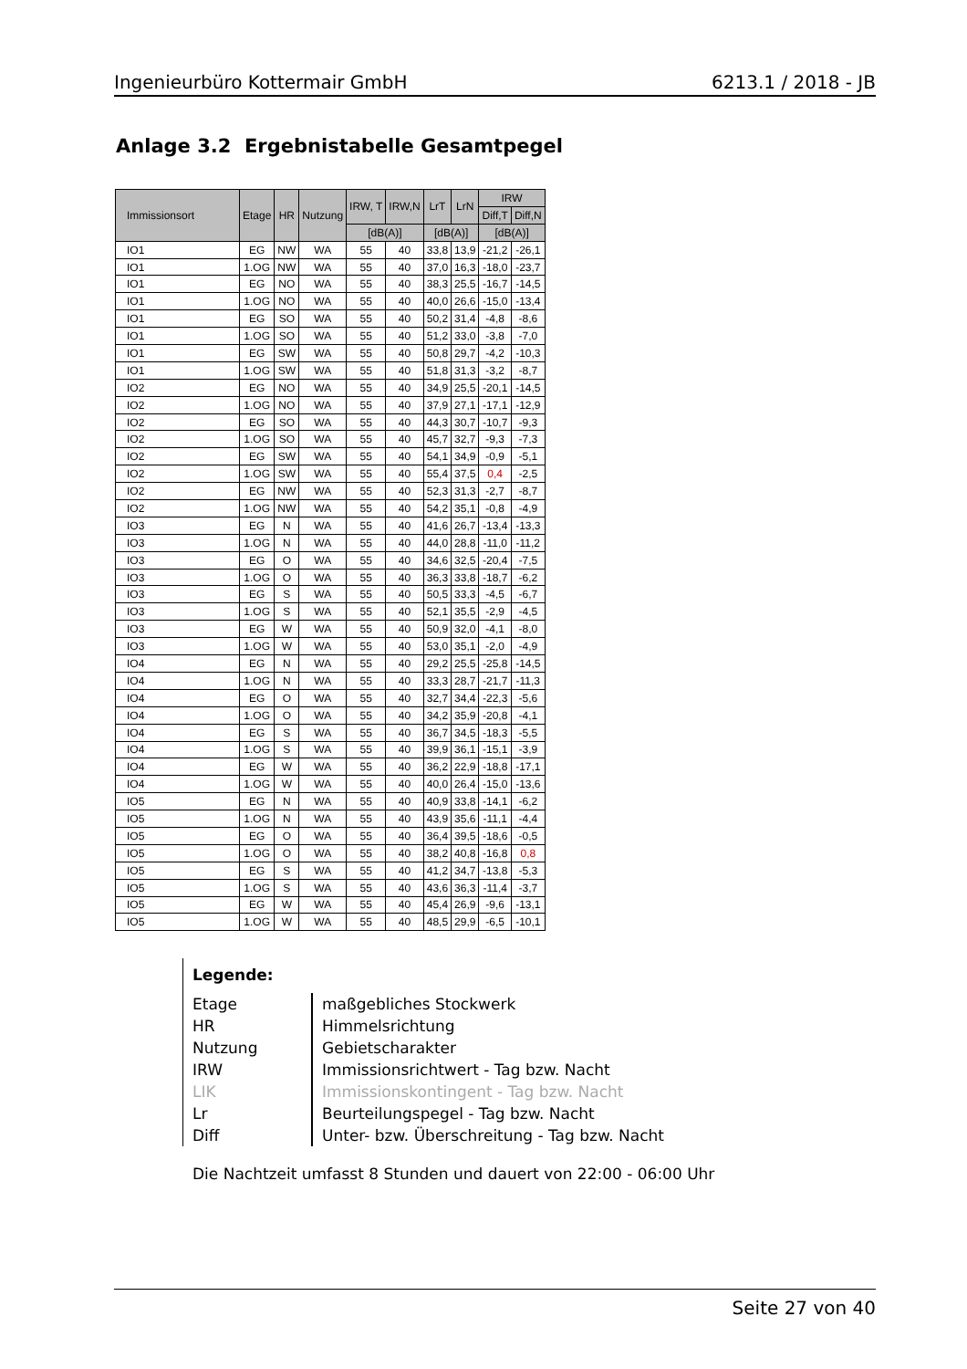Ingenieurbüro Kottermair GmbH 6213.1 / 2018 - JB
Anlage 3.2 Ergebnistabelle Gesamtpegel
| Immissionsort | Etage | HR | Nutzung | IRW, T | IRW,N | LrT | LrN | IRW | |
| --- | --- | --- | --- | --- | --- | --- | --- | --- | --- |
| | | | | | | | | Diff,T | Diff,N |
| | | | | [dB(A)] | | [dB(A)] | | [dB(A)] | |
| IO1 | EG | NW | WA | 55 | 40 | 33,8 | 13,9 | -21,2 | -26,1 |
| IO1 | 1.OG | NW | WA | 55 | 40 | 37,0 | 16,3 | -18,0 | -23,7 |
| IO1 | EG | NO | WA | 55 | 40 | 38,3 | 25,5 | -16,7 | -14,5 |
| IO1 | 1.OG | NO | WA | 55 | 40 | 40,0 | 26,6 | -15,0 | -13,4 |
| IO1 | EG | SO | WA | 55 | 40 | 50,2 | 31,4 | -4,8 | -8,6 |
| IO1 | 1.OG | SO | WA | 55 | 40 | 51,2 | 33,0 | -3,8 | -7,0 |
| IO1 | EG | SW | WA | 55 | 40 | 50,8 | 29,7 | -4,2 | -10,3 |
| IO1 | 1.OG | SW | WA | 55 | 40 | 51,8 | 31,3 | -3,2 | -8,7 |
| IO2 | EG | NO | WA | 55 | 40 | 34,9 | 25,5 | -20,1 | -14,5 |
| IO2 | 1.OG | NO | WA | 55 | 40 | 37,9 | 27,1 | -17,1 | -12,9 |
| IO2 | EG | SO | WA | 55 | 40 | 44,3 | 30,7 | -10,7 | -9,3 |
| IO2 | 1.OG | SO | WA | 55 | 40 | 45,7 | 32,7 | -9,3 | -7,3 |
| IO2 | EG | SW | WA | 55 | 40 | 54,1 | 34,9 | -0,9 | -5,1 |
| IO2 | 1.OG | SW | WA | 55 | 40 | 55,4 | 37,5 | 0,4 | -2,5 |
| IO2 | EG | NW | WA | 55 | 40 | 52,3 | 31,3 | -2,7 | -8,7 |
| IO2 | 1.OG | NW | WA | 55 | 40 | 54,2 | 35,1 | -0,8 | -4,9 |
| IO3 | EG | N | WA | 55 | 40 | 41,6 | 26,7 | -13,4 | -13,3 |
| IO3 | 1.OG | N | WA | 55 | 40 | 44,0 | 28,8 | -11,0 | -11,2 |
| IO3 | EG | O | WA | 55 | 40 | 34,6 | 32,5 | -20,4 | -7,5 |
| IO3 | 1.OG | O | WA | 55 | 40 | 36,3 | 33,8 | -18,7 | -6,2 |
| IO3 | EG | S | WA | 55 | 40 | 50,5 | 33,3 | -4,5 | -6,7 |
| IO3 | 1.OG | S | WA | 55 | 40 | 52,1 | 35,5 | -2,9 | -4,5 |
| IO3 | EG | W | WA | 55 | 40 | 50,9 | 32,0 | -4,1 | -8,0 |
| IO3 | 1.OG | W | WA | 55 | 40 | 53,0 | 35,1 | -2,0 | -4,9 |
| IO4 | EG | N | WA | 55 | 40 | 29,2 | 25,5 | -25,8 | -14,5 |
| IO4 | 1.OG | N | WA | 55 | 40 | 33,3 | 28,7 | -21,7 | -11,3 |
| IO4 | EG | O | WA | 55 | 40 | 32,7 | 34,4 | -22,3 | -5,6 |
| IO4 | 1.OG | O | WA | 55 | 40 | 34,2 | 35,9 | -20,8 | -4,1 |
| IO4 | EG | S | WA | 55 | 40 | 36,7 | 34,5 | -18,3 | -5,5 |
| IO4 | 1.OG | S | WA | 55 | 40 | 39,9 | 36,1 | -15,1 | -3,9 |
| IO4 | EG | W | WA | 55 | 40 | 36,2 | 22,9 | -18,8 | -17,1 |
| IO4 | 1.OG | W | WA | 55 | 40 | 40,0 | 26,4 | -15,0 | -13,6 |
| IO5 | EG | N | WA | 55 | 40 | 40,9 | 33,8 | -14,1 | -6,2 |
| IO5 | 1.OG | N | WA | 55 | 40 | 43,9 | 35,6 | -11,1 | -4,4 |
| IO5 | EG | O | WA | 55 | 40 | 36,4 | 39,5 | -18,6 | -0,5 |
| IO5 | 1.OG | O | WA | 55 | 40 | 38,2 | 40,8 | -16,8 | 0,8 |
| IO5 | EG | S | WA | 55 | 40 | 41,2 | 34,7 | -13,8 | -5,3 |
| IO5 | 1.OG | S | WA | 55 | 40 | 43,6 | 36,3 | -11,4 | -3,7 |
| IO5 | EG | W | WA | 55 | 40 | 45,4 | 26,9 | -9,6 | -13,1 |
| IO5 | 1.OG | W | WA | 55 | 40 | 48,5 | 29,9 | -6,5 | -10,1 |
Legende:
| Etage | maßgebliches Stockwerk |
| HR | Himmelsrichtung |
| Nutzung | Gebietscharakter |
| IRW | Immissionsrichtwert - Tag bzw. Nacht |
| LIK | Immissionskontingent - Tag bzw. Nacht |
| Lr | Beurteilungspegel - Tag bzw. Nacht |
| Diff | Unter- bzw. Überschreitung - Tag bzw. Nacht |
Die Nachtzeit umfasst 8 Stunden und dauert von 22:00 - 06:00 Uhr
Seite 27 von 40